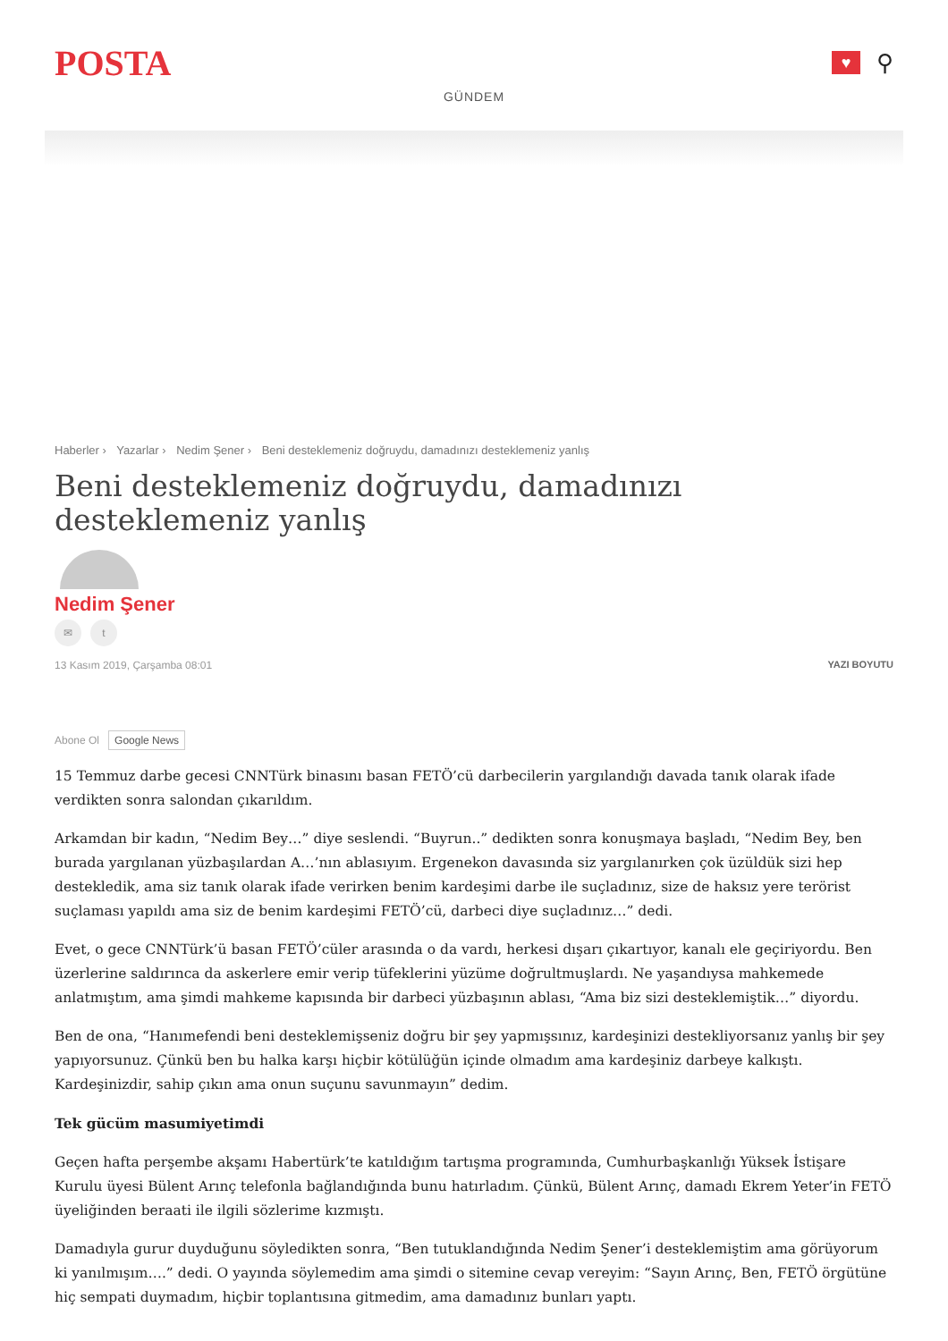POSTA
♥
⚲
GÜNDEM
Haberler › Yazarlar › Nedim Şener › Beni desteklemeniz doğruydu, damadınızı desteklemeniz yanlış
Beni desteklemeniz doğruydu, damadınızı desteklemeniz yanlış
Nedim Şener
✉ t
13 Kasım 2019, Çarşamba 08:01 YAZI BOYUTU
Abone Ol Google News
15 Temmuz darbe gecesi CNNTürk binasını basan FETÖ’cü darbecilerin yargılandığı davada tanık olarak ifade verdikten sonra salondan çıkarıldım.
Arkamdan bir kadın, “Nedim Bey…” diye seslendi. “Buyrun..” dedikten sonra konuşmaya başladı, “Nedim Bey, ben burada yargılanan yüzbaşılardan A…’nın ablasıyım. Ergenekon davasında siz yargılanırken çok üzüldük sizi hep destekledik, ama siz tanık olarak ifade verirken benim kardeşimi darbe ile suçladınız, size de haksız yere terörist suçlaması yapıldı ama siz de benim kardeşimi FETÖ’cü, darbeci diye suçladınız…” dedi.
Evet, o gece CNNTürk’ü basan FETÖ’cüler arasında o da vardı, herkesi dışarı çıkartıyor, kanalı ele geçiriyordu. Ben üzerlerine saldırınca da askerlere emir verip tüfeklerini yüzüme doğrultmuşlardı. Ne yaşandıysa mahkemede anlatmıştım, ama şimdi mahkeme kapısında bir darbeci yüzbaşının ablası, “Ama biz sizi desteklemiştik…” diyordu.
Ben de ona, “Hanımefendi beni desteklemişseniz doğru bir şey yapmışsınız, kardeşinizi destekliyorsanız yanlış bir şey yapıyorsunuz. Çünkü ben bu halka karşı hiçbir kötülüğün içinde olmadım ama kardeşiniz darbeye kalkıştı. Kardeşinizdir, sahip çıkın ama onun suçunu savunmayın” dedim.
Tek gücüm masumiyetimdi
Geçen hafta perşembe akşamı Habertürk’te katıldığım tartışma programında, Cumhurbaşkanlığı Yüksek İstişare Kurulu üyesi Bülent Arınç telefonla bağlandığında bunu hatırladım. Çünkü, Bülent Arınç, damadı Ekrem Yeter’in FETÖ üyeliğinden beraati ile ilgili sözlerime kızmıştı.
Damadıyla gurur duyduğunu söyledikten sonra, “Ben tutuklandığında Nedim Şener’i desteklemiştim ama görüyorum ki yanılmışım….” dedi. O yayında söylemedim ama şimdi o sitemine cevap vereyim: “Sayın Arınç, Ben, FETÖ örgütüne hiç sempati duymadım, hiçbir toplantısına gitmedim, ama damadınız bunları yaptı.